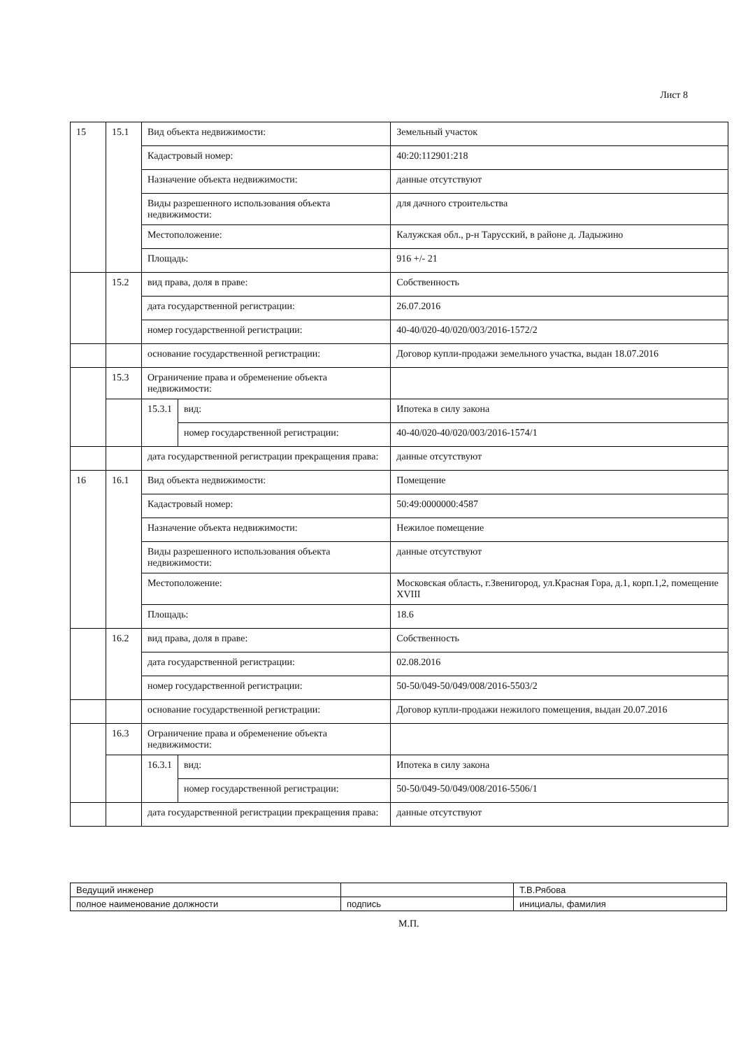Лист 8
| 15 | 15.1 | Вид объекта недвижимости: | | Земельный участок |
| | | Кадастровый номер: | | 40:20:112901:218 |
| | | Назначение объекта недвижимости: | | данные отсутствуют |
| | | Виды разрешенного использования объекта недвижимости: | | для дачного строительства |
| | | Местоположение: | | Калужская обл., р-н Тарусский, в районе д. Ладыжино |
| | | Площадь: | | 916 +/- 21 |
| | 15.2 | вид права, доля в праве: | | Собственность |
| | | дата государственной регистрации: | | 26.07.2016 |
| | | номер государственной регистрации: | | 40-40/020-40/020/003/2016-1572/2 |
| | | основание государственной регистрации: | | Договор купли-продажи земельного участка, выдан 18.07.2016 |
| | 15.3 | Ограничение права и обременение объекта недвижимости: | | |
| | | 15.3.1 | вид: | Ипотека в силу закона |
| | | | номер государственной регистрации: | 40-40/020-40/020/003/2016-1574/1 |
| | | дата государственной регистрации прекращения права: | | данные отсутствуют |
| 16 | 16.1 | Вид объекта недвижимости: | | Помещение |
| | | Кадастровый номер: | | 50:49:0000000:4587 |
| | | Назначение объекта недвижимости: | | Нежилое помещение |
| | | Виды разрешенного использования объекта недвижимости: | | данные отсутствуют |
| | | Местоположение: | | Московская область, г.Звенигород, ул.Красная Гора, д.1, корп.1,2, помещение XVIII |
| | | Площадь: | | 18.6 |
| | 16.2 | вид права, доля в праве: | | Собственность |
| | | дата государственной регистрации: | | 02.08.2016 |
| | | номер государственной регистрации: | | 50-50/049-50/049/008/2016-5503/2 |
| | | основание государственной регистрации: | | Договор купли-продажи нежилого помещения, выдан 20.07.2016 |
| | 16.3 | Ограничение права и обременение объекта недвижимости: | | |
| | | 16.3.1 | вид: | Ипотека в силу закона |
| | | | номер государственной регистрации: | 50-50/049-50/049/008/2016-5506/1 |
| | | дата государственной регистрации прекращения права: | | данные отсутствуют |
| Ведущий инженер | | Т.В.Рябова |
| полное наименование должности | подпись | инициалы, фамилия |
М.П.